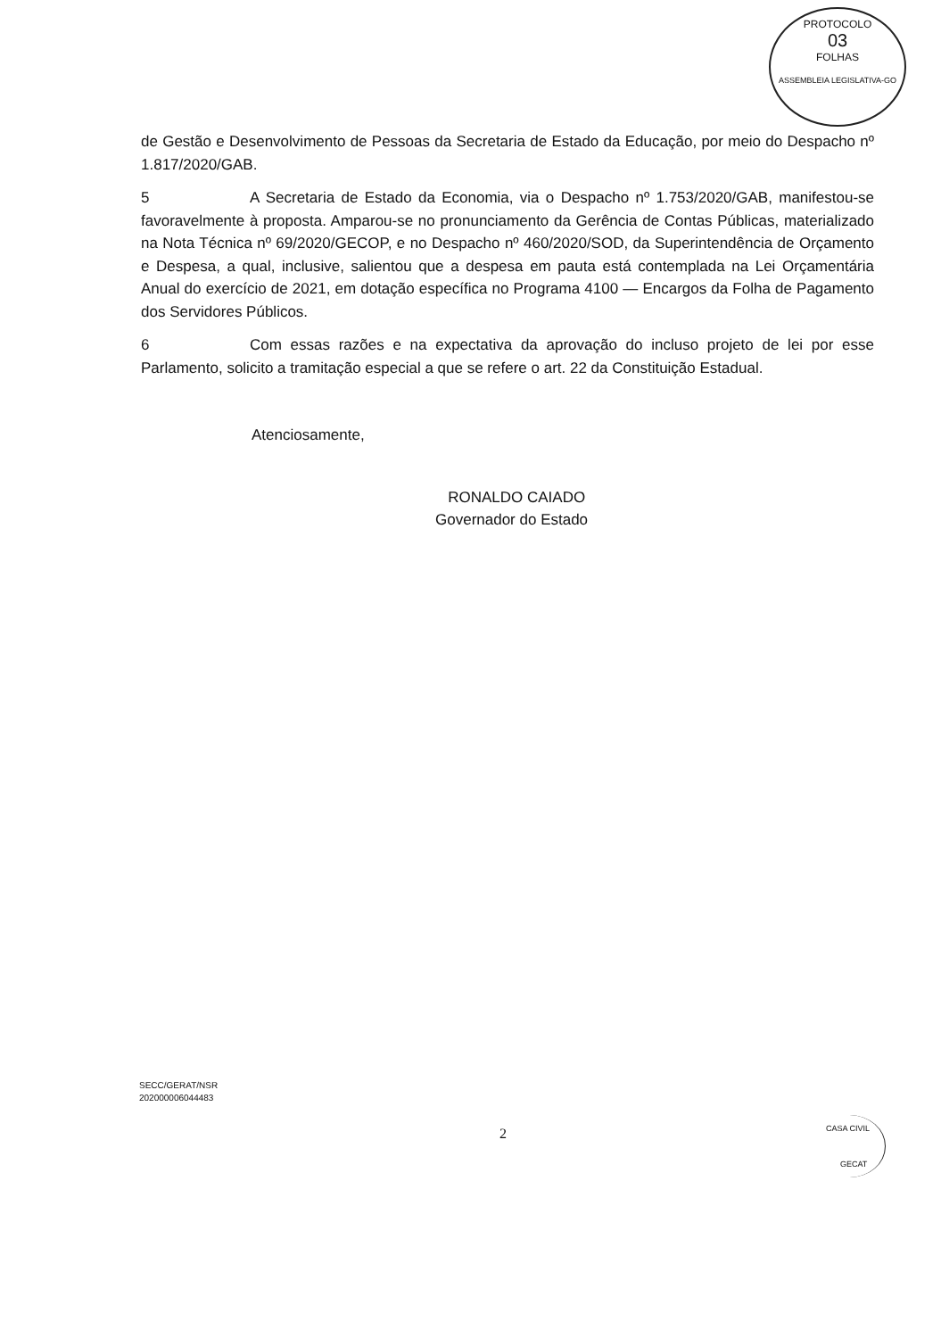PROTOCOLO
03
FOLHAS
ASSEMBLEIA LEGISLATIVA-GO
de Gestão e Desenvolvimento de Pessoas da Secretaria de Estado da Educação, por meio do Despacho nº 1.817/2020/GAB.
5 A Secretaria de Estado da Economia, via o Despacho nº 1.753/2020/GAB, manifestou-se favoravelmente à proposta. Amparou-se no pronunciamento da Gerência de Contas Públicas, materializado na Nota Técnica nº 69/2020/GECOP, e no Despacho nº 460/2020/SOD, da Superintendência de Orçamento e Despesa, a qual, inclusive, salientou que a despesa em pauta está contemplada na Lei Orçamentária Anual do exercício de 2021, em dotação específica no Programa 4100 — Encargos da Folha de Pagamento dos Servidores Públicos.
6 Com essas razões e na expectativa da aprovação do incluso projeto de lei por esse Parlamento, solicito a tramitação especial a que se refere o art. 22 da Constituição Estadual.
Atenciosamente,
RONALDO CAIADO
Governador do Estado
SECC/GERAT/NSR
202000006044483
2
CASA CIVIL
GECAT